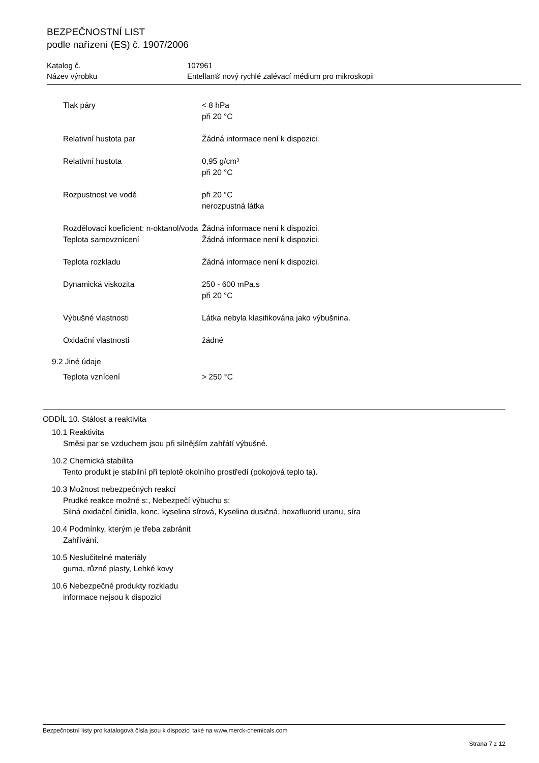BEZPEČNOSTNÍ LIST
podle nařízení (ES) č. 1907/2006
| Katalog č. | 107961 |
| Název výrobku | Entellan® nový rychlé zalévací médium pro mikroskopii |
| Tlak páry | < 8 hPa při 20 °C |
| Relativní hustota par | Žádná informace není k dispozici. |
| Relativní hustota | 0,95 g/cm³ při 20 °C |
| Rozpustnost ve vodě | při 20 °C nerozpustná látka |
| Rozdělovací koeficient: n-oktanol/voda | Žádná informace není k dispozici. |
| Teplota samovznícení | Žádná informace není k dispozici. |
| Teplota rozkladu | Žádná informace není k dispozici. |
| Dynamická viskozita | 250 - 600 mPa.s při 20 °C |
| Výbušné vlastnosti | Látka nebyla klasifikována jako výbušnina. |
| Oxidační vlastnosti | žádné |
9.2 Jiné údaje
| Teplota vznícení | > 250 °C |
ODDÍL 10. Stálost a reaktivita
10.1 Reaktivita
Směsi par se vzduchem jsou při silnějším zahřátí výbušné.
10.2 Chemická stabilita
Tento produkt je stabilní při teplotě okolního prostředí (pokojová teplo ta).
10.3 Možnost nebezpečných reakcí
Prudké reakce možné s:, Nebezpečí výbuchu s:
Silná oxidační činidla, konc. kyselina sírová, Kyselina dusičná, hexafluorid uranu, síra
10.4 Podmínky, kterým je třeba zabránit
Zahřívání.
10.5 Neslučitelné materiály
guma, různé plasty, Lehké kovy
10.6 Nebezpečné produkty rozkladu
informace nejsou k dispozici
Bezpečnostní listy pro katalogová čísla jsou k dispozici také na www.merck-chemicals.com
Strana 7 z 12